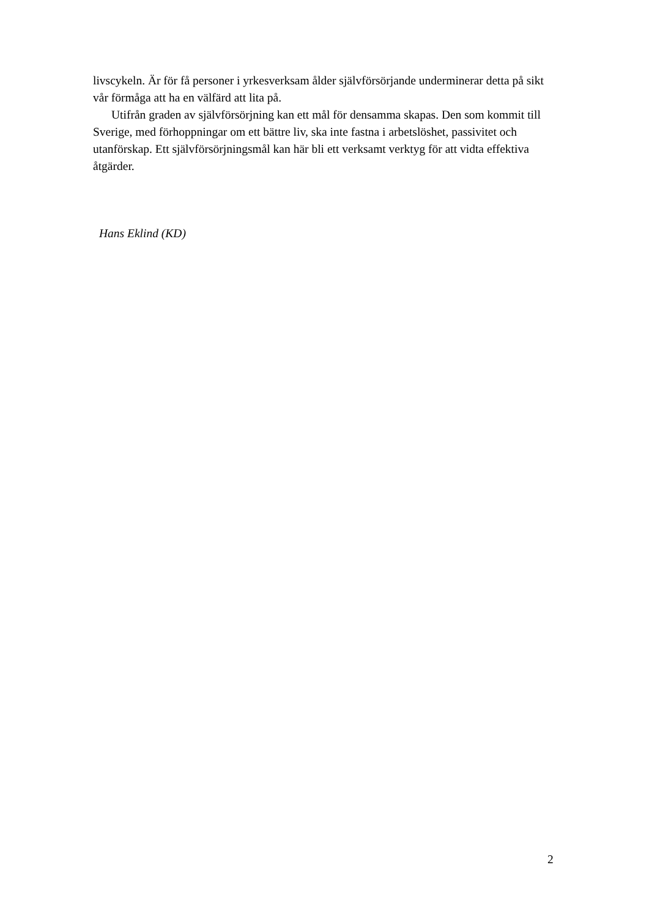livscykeln. Är för få personer i yrkesverksam ålder självförsörjande underminerar detta på sikt vår förmåga att ha en välfärd att lita på.
Utifrån graden av självförsörjning kan ett mål för densamma skapas. Den som kommit till Sverige, med förhoppningar om ett bättre liv, ska inte fastna i arbetslöshet, passivitet och utanförskap. Ett självförsörjningsmål kan här bli ett verksamt verktyg för att vidta effektiva åtgärder.
Hans Eklind (KD)
2